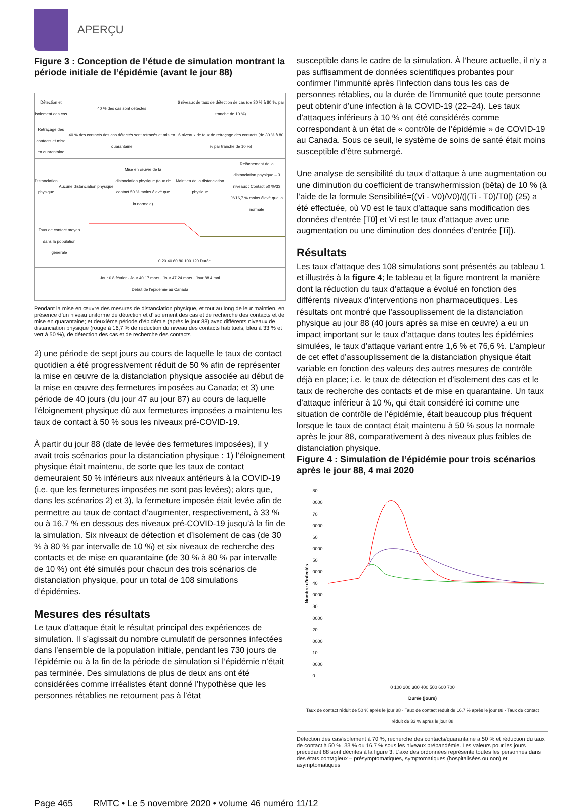APERÇU
Figure 3 : Conception de l’étude de simulation montrant la période initiale de l’épidémie (avant le jour 88)
Détection et isolement des cas 40 % des cas sont détectés
6 niveaux de taux de détection de cas (de 30 % à 80 %, par tranche de 10 %)
Retraçage des contacts et mise en quarantaine
40 % des contacts des cas détectés sont retracés et mis en quarantaine
6 niveaux de taux de retraçage des contacts (de 30 % à 80 % par tranche de 10 %)
Distanciation physique Aucune distanciation physique
Mise en œuvre de la distanciation physique (taux de contact 50 % moins élevé que la normale)
Maintien de la distanciation physique
Relâchement de la distanciation physique – 3 niveaux : Contact 50 %/33 %/16,7 % moins élevé que la normale
Taux de contact moyen dans la population générale
0 20 40 60 80 100 120 Durée
Jour 0 8 février · Jour 40 17 mars · Jour 47 24 mars · Jour 88 4 mai
Début de l’épidémie au Canada
Pendant la mise en œuvre des mesures de distanciation physique, et tout au long de leur maintien, en présence d’un niveau uniforme de détection et d’isolement des cas et de recherche des contacts et de mise en quarantaine; et deuxième période d’épidémie (après le jour 88) avec différents niveaux de distanciation physique (rouge à 16,7 % de réduction du niveau des contacts habituels, bleu à 33 % et vert à 50 %), de détection des cas et de recherche des contacts
2) une période de sept jours au cours de laquelle le taux de contact quotidien a été progressivement réduit de 50 % afin de représenter la mise en œuvre de la distanciation physique associée au début de la mise en œuvre des fermetures imposées au Canada; et 3) une période de 40 jours (du jour 47 au jour 87) au cours de laquelle l’éloignement physique dû aux fermetures imposées a maintenu les taux de contact à 50 % sous les niveaux pré-COVID-19.
À partir du jour 88 (date de levée des fermetures imposées), il y avait trois scénarios pour la distanciation physique : 1) l’éloignement physique était maintenu, de sorte que les taux de contact demeuraient 50 % inférieurs aux niveaux antérieurs à la COVID-19 (i.e. que les fermetures imposées ne sont pas levées); alors que, dans les scénarios 2) et 3), la fermeture imposée était levée afin de permettre au taux de contact d’augmenter, respectivement, à 33 % ou à 16,7 % en dessous des niveaux pré-COVID-19 jusqu’à la fin de la simulation. Six niveaux de détection et d’isolement de cas (de 30 % à 80 % par intervalle de 10 %) et six niveaux de recherche des contacts et de mise en quarantaine (de 30 % à 80 % par intervalle de 10 %) ont été simulés pour chacun des trois scénarios de distanciation physique, pour un total de 108 simulations d’épidémies.
Mesures des résultats
Le taux d’attaque était le résultat principal des expériences de simulation. Il s’agissait du nombre cumulatif de personnes infectées dans l’ensemble de la population initiale, pendant les 730 jours de l’épidémie ou à la fin de la période de simulation si l’épidémie n’était pas terminée. Des simulations de plus de deux ans ont été considérées comme irréalistes étant donné l’hypothèse que les personnes rétablies ne retournent pas à l’état
susceptible dans le cadre de la simulation. À l’heure actuelle, il n’y a pas suffisamment de données scientifiques probantes pour confirmer l’immunité après l’infection dans tous les cas de personnes rétablies, ou la durée de l’immunité que toute personne peut obtenir d’une infection à la COVID-19 (22–24). Les taux d’attaques inférieurs à 10 % ont été considérés comme correspondant à un état de « contrôle de l’épidémie » de COVID-19 au Canada. Sous ce seuil, le système de soins de santé était moins susceptible d’être submergé.
Une analyse de sensibilité du taux d’attaque à une augmentation ou une diminution du coefficient de transwhermission (bêta) de 10 % (à l’aide de la formule Sensibilité=((Vi - V0)/V0)/(|(Ti - T0)/T0|) (25) a été effectuée, où V0 est le taux d’attaque sans modification des données d’entrée [T0] et Vi est le taux d’attaque avec une augmentation ou une diminution des données d’entrée [Ti]).
Résultats
Les taux d’attaque des 108 simulations sont présentés au tableau 1 et illustrés à la figure 4; le tableau et la figure montrent la manière dont la réduction du taux d’attaque a évolué en fonction des différents niveaux d’interventions non pharmaceutiques. Les résultats ont montré que l’assouplissement de la distanciation physique au jour 88 (40 jours après sa mise en œuvre) a eu un impact important sur le taux d’attaque dans toutes les épidémies simulées, le taux d’attaque variant entre 1,6 % et 76,6 %. L’ampleur de cet effet d’assouplissement de la distanciation physique était variable en fonction des valeurs des autres mesures de contrôle déjà en place; i.e. le taux de détection et d’isolement des cas et le taux de recherche des contacts et de mise en quarantaine. Un taux d’attaque inférieur à 10 %, qui était considéré ici comme une situation de contrôle de l’épidémie, était beaucoup plus fréquent lorsque le taux de contact était maintenu à 50 % sous la normale après le jour 88, comparativement à des niveaux plus faibles de distanciation physique.
Figure 4 : Simulation de l’épidémie pour trois scénarios après le jour 88, 4 mai 2020
Nombre d’infectés
80 0000
70 0000
60 0000
50 0000
40 0000
30 0000
20 0000
10 0000
0
0 100 200 300 400 500 600 700
Durée (jours)
Taux de contact réduit de 50 % après le jour 88 · Taux de contact réduit de 16.7 % après le jour 88 · Taux de contact réduit de 33 % après le jour 88
Détection des cas/isolement à 70 %, recherche des contacts/quarantaine à 50 % et réduction du taux de contact à 50 %, 33 % ou 16,7 % sous les niveaux prépandémie. Les valeurs pour les jours précédant 88 sont décrites à la figure 3. L’axe des ordonnées représente toutes les personnes dans des états contagieux – présymptomatiques, symptomatiques (hospitalisées ou non) et asymptomatiques
Page 465 RMTC • Le 5 novembre 2020 • volume 46 numéro 11/12